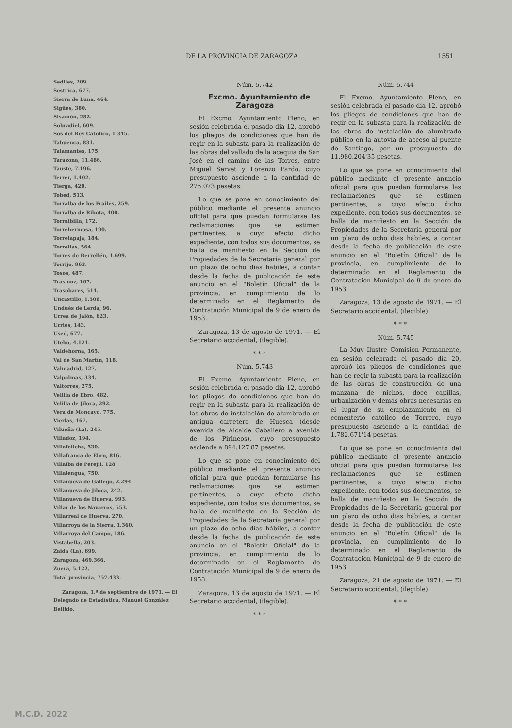DE LA PROVINCIA DE ZARAGOZA 1551
Sediles, 209.
Sestrica, 677.
Sierra de Luna, 464.
Sigüés, 380.
Sisamón, 282.
Sobradiel, 609.
Sos del Rey Católico, 1.345.
Tabuenca, 831.
Talamantes, 175.
Tarazona, 11.486.
Tauste, 7.196.
Terrer, 1.402.
Tierga, 420.
Tobed, 513.
Torralba de los Frailes, 259.
Torralba de Ribota, 400.
Torralbilla, 172.
Torrehermosa, 190.
Torrelapaja, 184.
Torrellas, 564.
Torres de Berrellén, 1.699.
Torrijo, 963.
Tosos, 487.
Trasmoz, 167.
Trasobares, 514.
Uncastillo, 1.506.
Undués de Lerda, 96.
Urrea de Jalón, 623.
Urriés, 143.
Used, 677.
Utebo, 4.121.
Valdehorna, 165.
Val de San Martín, 118.
Valmadrid, 127.
Valpalmas, 334.
Valtorres, 275.
Velilla de Ebro, 482.
Velilla de Jiloca, 292.
Vera de Moncayo, 775.
Vierlas, 167.
Vilueña (La), 245.
Villadoz, 194.
Villafeliche, 530.
Villafranca de Ebro, 816.
Villalba de Perejil, 128.
Villalengua, 750.
Villanueva de Gállego, 2.294.
Villanueva de Jiloca, 242.
Villanueva de Huerva, 993.
Villar de los Navarros, 553.
Villarreal de Huerva, 270.
Villarroya de la Sierra, 1.360.
Villarroya del Campo, 186.
Vistabella, 203.
Zaida (La), 699.
Zaragoza, 469.366.
Zuera, 5.122.
Total provincia, 757.433.
Zaragoza, 1.º de septiembre de 1971. — El Delegado de Estadística, Manuel González Bellido.
Núm. 5.742
Excmo. Ayuntamiento de Zaragoza
El Excmo. Ayuntamiento Pleno, en sesión celebrada el pasado día 12, aprobó los pliegos de condiciones que han de regir en la subasta para la realización de las obras del vallado de la acequia de San José en el camino de las Torres, entre Miguel Servet y Lorenzo Pardo, cuyo presupuesto asciende a la cantidad de 275.073 pesetas.
Lo que se pone en conocimiento del público mediante el presente anuncio oficial para que puedan formularse las reclamaciones que se estimen pertinentes, a cuyo efecto dicho expediente, con todos sus documentos, se halla de manifiesto en la Sección de Propiedades de la Secretaría general por un plazo de ocho días hábiles, a contar desde la fecha de publicación de este anuncio en el "Boletín Oficial" de la provincia, en cumplimiento de lo determinado en el Reglamento de Contratación Municipal de 9 de enero de 1953.
Zaragoza, 13 de agosto de 1971. — El Secretario accidental, (ilegible).
* * *
Núm. 5.743
El Excmo. Ayuntamiento Pleno, en sesión celebrada el pasado día 12, aprobó los pliegos de condiciones que han de regir en la subasta para la realización de las obras de instalación de alumbrado en antigua carretera de Huesca (desde avenida de Alcalde Caballero a avenida de los Pirineos), cuyo presupuesto asciende a 894.127'87 pesetas.
Lo que se pone en conocimiento del público mediante el presente anuncio oficial para que puedan formularse las reclamaciones que se estimen pertinentes, a cuyo efecto dicho expediente, con todos sus documentos, se halla de manifiesto en la Sección de Propiedades de la Secretaría general por un plazo de ocho días hábiles, a contar desde la fecha de publicación de este anuncio en el "Boletín Oficial" de la provincia, en cumplimiento de lo determinado en el Reglamento de Contratación Municipal de 9 de enero de 1953.
Zaragoza, 13 de agosto de 1971. — El Secretario accidental, (ilegible).
* * *
Núm. 5.744
El Excmo. Ayuntamiento Pleno, en sesión celebrada el pasado día 12, aprobó los pliegos de condiciones que han de regir en la subasta para la realización de las obras de instalación de alumbrado público en la autovía de acceso al puente de Santiago, por un presupuesto de 11.980.204'35 pesetas.
Lo que se pone en conocimiento del público mediante el presente anuncio oficial para que puedan formularse las reclamaciones que se estimen pertinentes, a cuyo efecto dicho expediente, con todos sus documentos, se halla de manifiesto en la Sección de Propiedades de la Secretaría general por un plazo de ocho días hábiles, a contar desde la fecha de publicación de este anuncio en el "Boletín Oficial" de la provincia, en cumplimiento de lo determinado en el Reglamento de Contratación Municipal de 9 de enero de 1953.
Zaragoza, 13 de agosto de 1971. — El Secretario accidental, (ilegible).
* * *
Núm. 5.745
La Muy Ilustre Comisión Permanente, en sesión celebrada el pasado día 20, aprobó los pliegos de condiciones que han de regir la subasta para la realización de las obras de construcción de una manzana de nichos, doce capillas, urbanización y demás obras necesarias en el lugar de su emplazamiento en el cementerio católico de Torrero, cuyo presupuesto asciende a la cantidad de 1.782.671'14 pesetas.
Lo que se pone en conocimiento del público mediante el presente anuncio oficial para que puedan formularse las reclamaciones que se estimen pertinentes, a cuyo efecto dicho expediente, con todos sus documentos, se halla de manifiesto en la Sección de Propiedades de la Secretaría general por un plazo de ocho días hábiles, a contar desde la fecha de publicación de este anuncio en el "Boletín Oficial" de la provincia, en cumplimiento de lo determinado en el Reglamento de Contratación Municipal de 9 de enero de 1953.
Zaragoza, 21 de agosto de 1971. — El Secretario accidental, (ilegible).
* * *
M.C.D. 2022